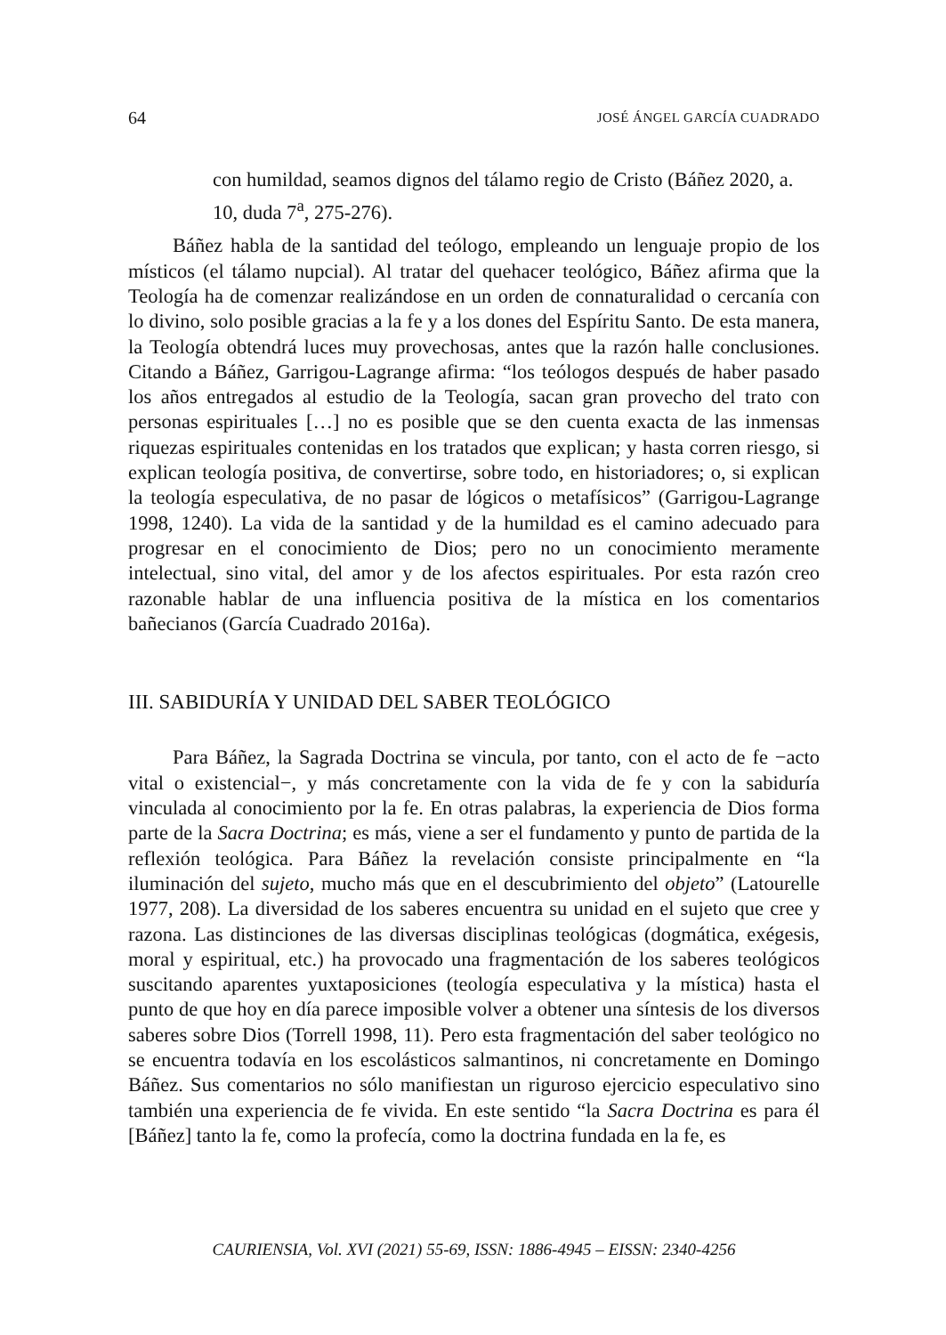64 JOSÉ ÁNGEL GARCÍA CUADRADO
con humildad, seamos dignos del tálamo regio de Cristo (Báñez 2020, a. 10, duda 7<sup>a</sup>, 275-276).
Báñez habla de la santidad del teólogo, empleando un lenguaje propio de los místicos (el tálamo nupcial). Al tratar del quehacer teológico, Báñez afirma que la Teología ha de comenzar realizándose en un orden de connaturalidad o cercanía con lo divino, solo posible gracias a la fe y a los dones del Espíritu Santo. De esta manera, la Teología obtendrá luces muy provechosas, antes que la razón halle conclusiones. Citando a Báñez, Garrigou-Lagrange afirma: “los teólogos después de haber pasado los años entregados al estudio de la Teología, sacan gran provecho del trato con personas espirituales […] no es posible que se den cuenta exacta de las inmensas riquezas espirituales contenidas en los tratados que explican; y hasta corren riesgo, si explican teología positiva, de convertirse, sobre todo, en historiadores; o, si explican la teología especulativa, de no pasar de lógicos o metafísicos” (Garrigou-Lagrange 1998, 1240). La vida de la santidad y de la humildad es el camino adecuado para progresar en el conocimiento de Dios; pero no un conocimiento meramente intelectual, sino vital, del amor y de los afectos espirituales. Por esta razón creo razonable hablar de una influencia positiva de la mística en los comentarios bañecianos (García Cuadrado 2016a).
III. SABIDURÍA Y UNIDAD DEL SABER TEOLÓGICO
Para Báñez, la Sagrada Doctrina se vincula, por tanto, con el acto de fe −acto vital o existencial−, y más concretamente con la vida de fe y con la sabiduría vinculada al conocimiento por la fe. En otras palabras, la experiencia de Dios forma parte de la Sacra Doctrina; es más, viene a ser el fundamento y punto de partida de la reflexión teológica. Para Báñez la revelación consiste principalmente en “la iluminación del sujeto, mucho más que en el descubrimiento del objeto” (Latourelle 1977, 208). La diversidad de los saberes encuentra su unidad en el sujeto que cree y razona. Las distinciones de las diversas disciplinas teológicas (dogmática, exégesis, moral y espiritual, etc.) ha provocado una fragmentación de los saberes teológicos suscitando aparentes yuxtaposiciones (teología especulativa y la mística) hasta el punto de que hoy en día parece imposible volver a obtener una síntesis de los diversos saberes sobre Dios (Torrell 1998, 11). Pero esta fragmentación del saber teológico no se encuentra todavía en los escolásticos salmantinos, ni concretamente en Domingo Báñez. Sus comentarios no sólo manifiestan un riguroso ejercicio especulativo sino también una experiencia de fe vivida. En este sentido “la Sacra Doctrina es para él [Báñez] tanto la fe, como la profecía, como la doctrina fundada en la fe, es
CAURIENSIA, Vol. XVI (2021) 55-69, ISSN: 1886-4945 – EISSN: 2340-4256